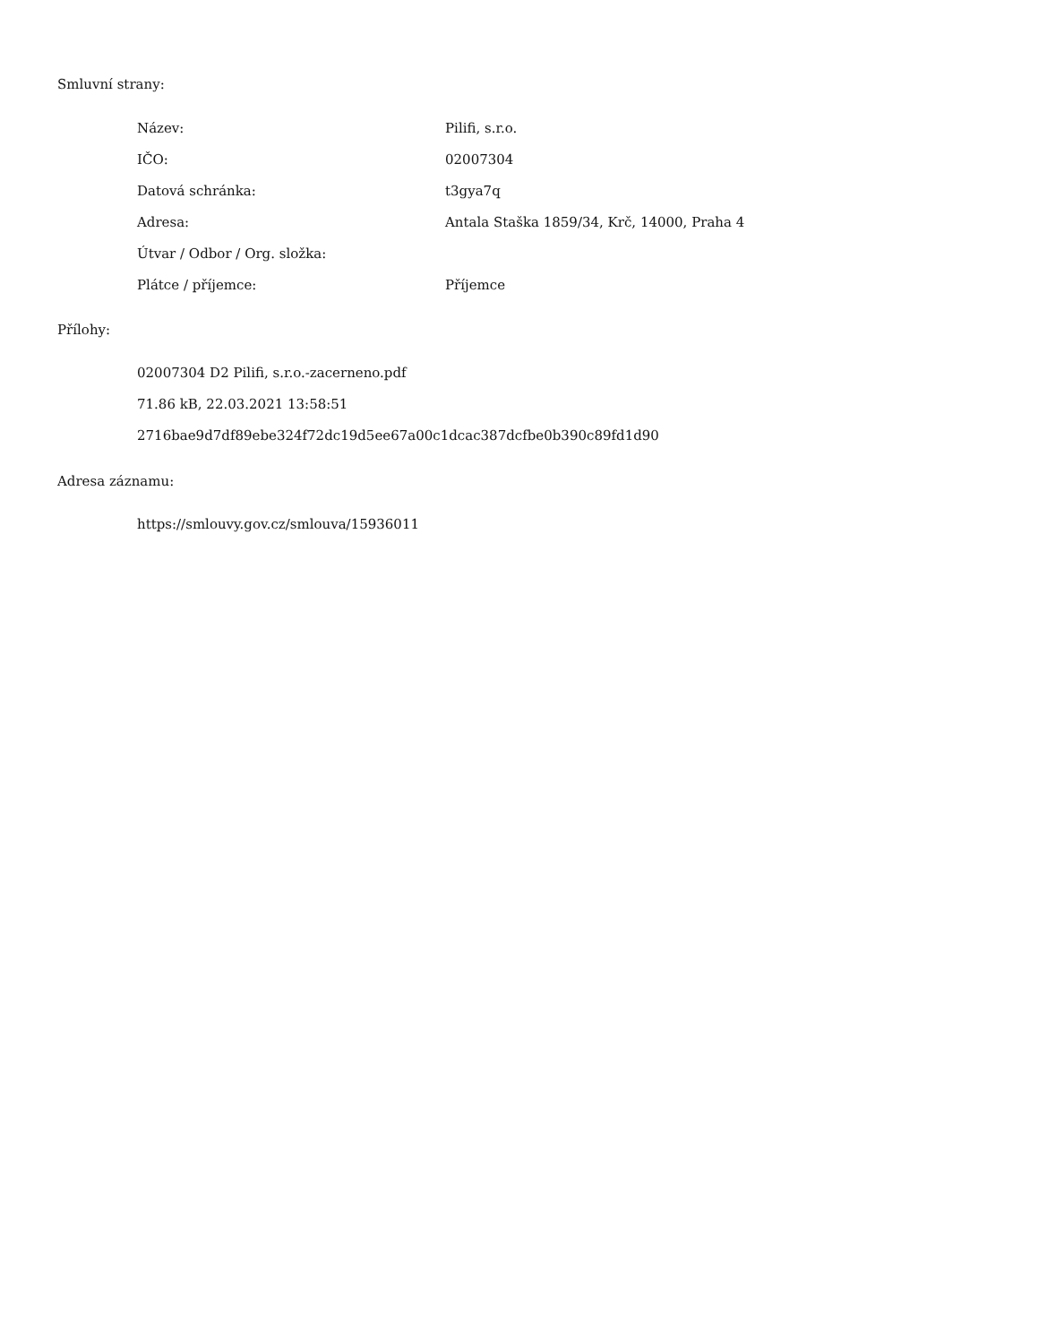Smluvní strany:
| Název: | Pilifi, s.r.o. |
| IČO: | 02007304 |
| Datová schránka: | t3gya7q |
| Adresa: | Antala Staška 1859/34, Krč, 14000, Praha 4 |
| Útvar / Odbor / Org. složka: | |
| Plátce / příjemce: | Příjemce |
Přílohy:
02007304 D2 Pilifi, s.r.o.-zacerneno.pdf
71.86 kB, 22.03.2021 13:58:51
2716bae9d7df89ebe324f72dc19d5ee67a00c1dcac387dcfbe0b390c89fd1d90
Adresa záznamu:
https://smlouvy.gov.cz/smlouva/15936011